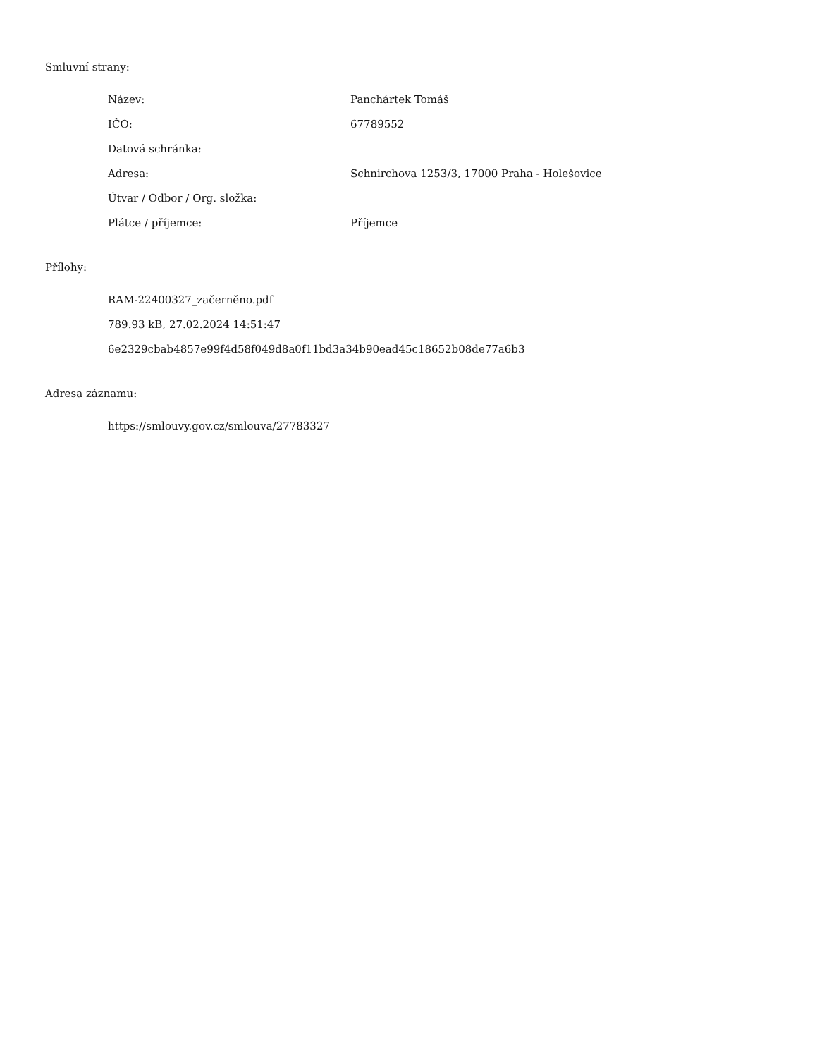Smluvní strany:
| Název: | Panchártek Tomáš |
| IČO: | 67789552 |
| Datová schránka: | |
| Adresa: | Schnirchova 1253/3, 17000 Praha - Holešovice |
| Útvar / Odbor / Org. složka: | |
| Plátce / příjemce: | Příjemce |
Přílohy:
RAM-22400327_začerněno.pdf
789.93 kB, 27.02.2024 14:51:47
6e2329cbab4857e99f4d58f049d8a0f11bd3a34b90ead45c18652b08de77a6b3
Adresa záznamu:
https://smlouvy.gov.cz/smlouva/27783327